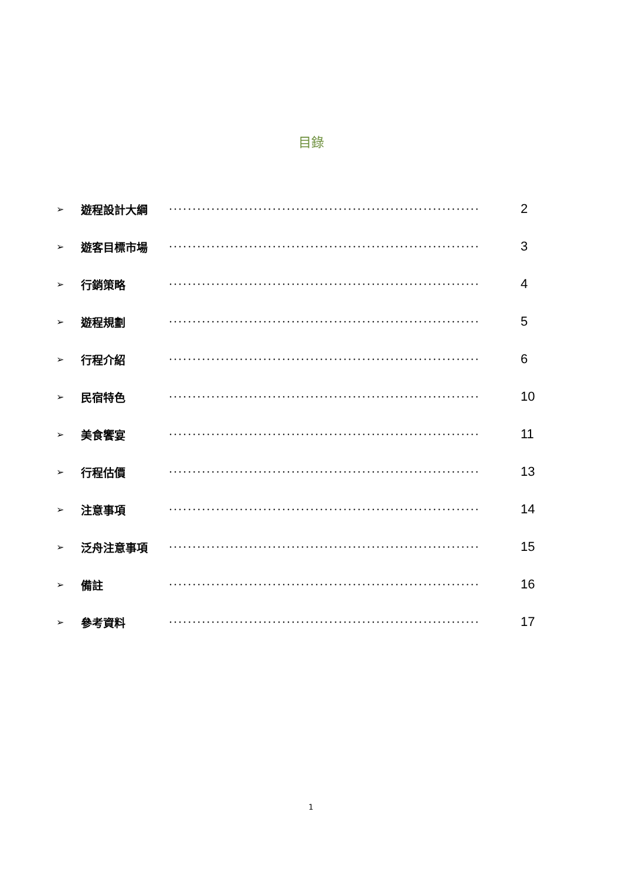目錄
➢ 遊程設計大綱 ·································································· 2
➢ 遊客目標市場 ·································································· 3
➢ 行銷策略 ·································································· 4
➢ 遊程規劃 ·································································· 5
➢ 行程介紹 ·································································· 6
➢ 民宿特色 ·································································· 10
➢ 美食饗宴 ·································································· 11
➢ 行程估價 ·································································· 13
➢ 注意事項 ·································································· 14
➢ 泛舟注意事項 ·································································· 15
➢ 備註 ·································································· 16
➢ 參考資料 ·································································· 17
1